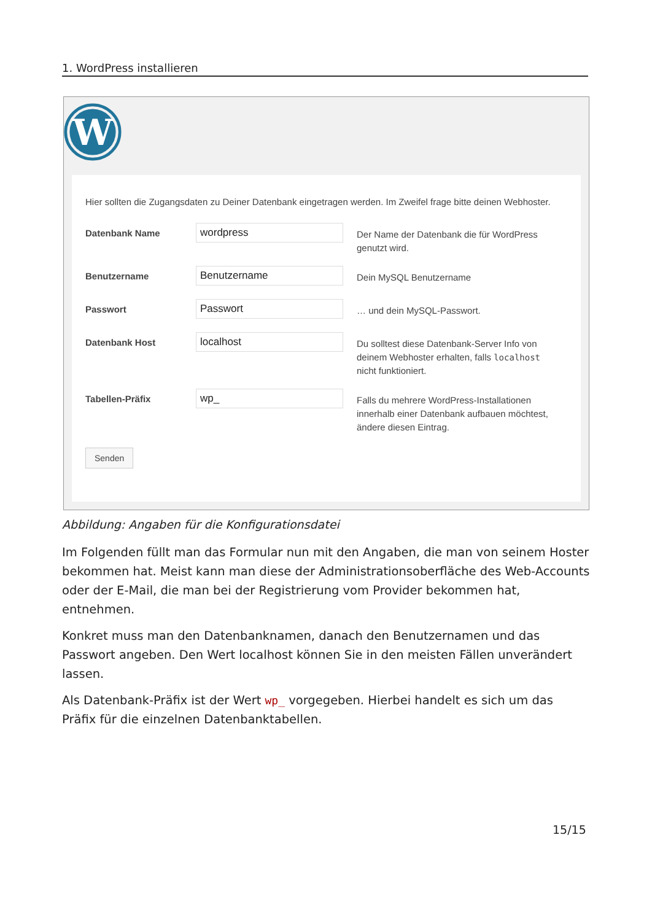1. WordPress installieren
W
Hier sollten die Zugangsdaten zu Deiner Datenbank eingetragen werden. Im Zweifel frage bitte deinen Webhoster.
Datenbank Name
wordpress
Der Name der Datenbank die für WordPress genutzt wird.
Benutzername
Benutzername
Dein MySQL Benutzername
Passwort
Passwort
… und dein MySQL-Passwort.
Datenbank Host
localhost
Du solltest diese Datenbank-Server Info von deinem Webhoster erhalten, falls localhost nicht funktioniert.
Tabellen-Präfix
wp_
Falls du mehrere WordPress-Installationen innerhalb einer Datenbank aufbauen möchtest, ändere diesen Eintrag.
Senden
Abbildung: Angaben für die Konfigurationsdatei
Im Folgenden füllt man das Formular nun mit den Angaben, die man von seinem Hoster bekommen hat. Meist kann man diese der Administrationsoberfläche des Web-Accounts oder der E-Mail, die man bei der Registrierung vom Provider bekommen hat, entnehmen.
Konkret muss man den Datenbanknamen, danach den Benutzernamen und das Passwort angeben. Den Wert localhost können Sie in den meisten Fällen unverändert lassen.
Als Datenbank-Präfix ist der Wert wp_ vorgegeben. Hierbei handelt es sich um das Präfix für die einzelnen Datenbanktabellen.
15/15